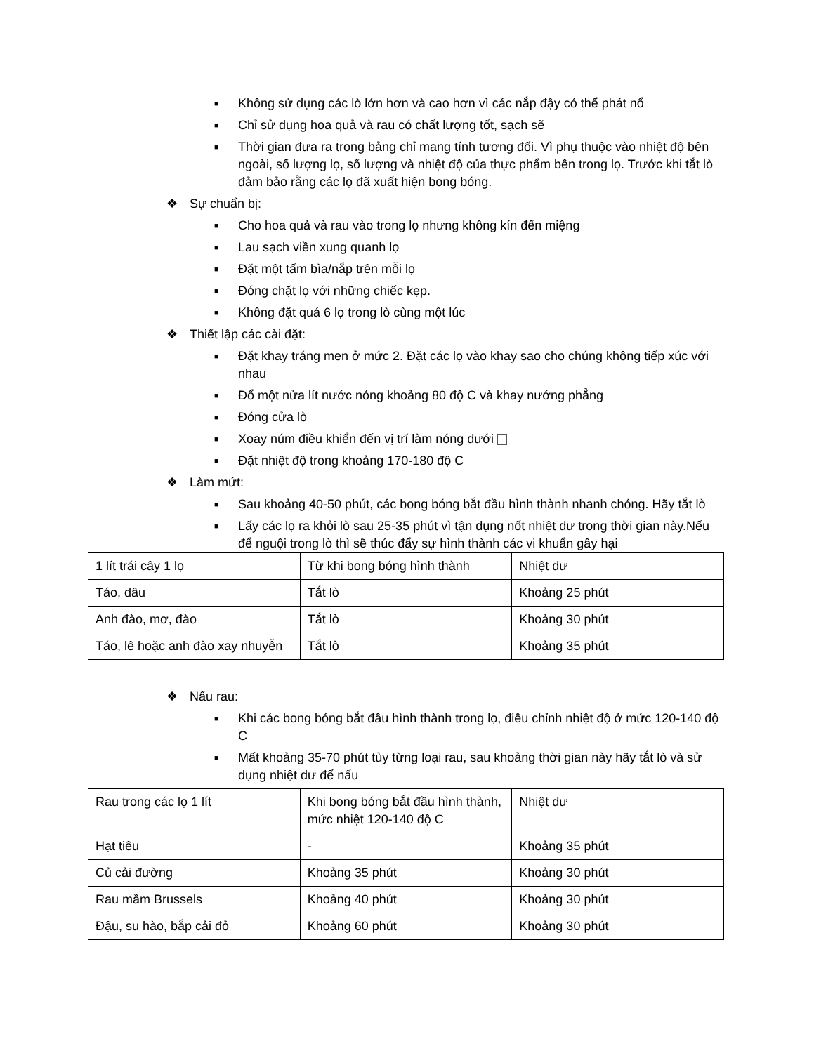■ Không sử dụng các lò lớn hơn và cao hơn vì các nắp đậy có thể phát nổ
■ Chỉ sử dụng hoa quả và rau có chất lượng tốt, sạch sẽ
■ Thời gian đưa ra trong bảng chỉ mang tính tương đối. Vì phụ thuộc vào nhiệt độ bên ngoài, số lượng lọ, số lượng và nhiệt độ của thực phẩm bên trong lọ. Trước khi tắt lò đảm bảo rằng các lọ đã xuất hiện bong bóng.
❖ Sự chuẩn bị:
■ Cho hoa quả và rau vào trong lọ nhưng không kín đến miệng
■ Lau sạch viền xung quanh lọ
■ Đặt một tấm bìa/nắp trên mỗi lọ
■ Đóng chặt lọ với những chiếc kẹp.
■ Không đặt quá 6 lọ trong lò cùng một lúc
❖ Thiết lập các cài đặt:
■ Đặt khay tráng men ở mức 2. Đặt các lọ vào khay sao cho chúng không tiếp xúc với nhau
■ Đổ một nửa lít nước nóng khoảng 80 độ C và khay nướng phẳng
■ Đóng cửa lò
■ Xoay núm điều khiển đến vị trí làm nóng dưới
■ Đặt nhiệt độ trong khoảng 170-180 độ C
❖ Làm mứt:
■ Sau khoảng 40-50 phút, các bong bóng bắt đầu hình thành nhanh chóng. Hãy tắt lò
■ Lấy các lọ ra khỏi lò sau 25-35 phút vì tận dụng nốt nhiệt dư trong thời gian này.Nếu để nguội trong lò thì sẽ thúc đẩy sự hình thành các vi khuẩn gây hại
| 1 lít trái cây 1 lọ | Từ khi bong bóng hình thành | Nhiệt dư |
| Táo, dâu | Tắt lò | Khoảng 25 phút |
| Anh đào, mơ, đào | Tắt lò | Khoảng 30 phút |
| Táo, lê hoặc anh đào xay nhuyễn | Tắt lò | Khoảng 35 phút |
❖ Nấu rau:
■ Khi các bong bóng bắt đầu hình thành trong lọ, điều chỉnh nhiệt độ ở mức 120-140 độ C
■ Mất khoảng 35-70 phút tùy từng loại rau, sau khoảng thời gian này hãy tắt lò và sử dụng nhiệt dư để nấu
| Rau trong các lọ 1 lít | Khi bong bóng bắt đầu hình thành, mức nhiệt 120-140 độ C | Nhiệt dư |
| Hạt tiêu | - | Khoảng 35 phút |
| Củ cải đường | Khoảng 35 phút | Khoảng 30 phút |
| Rau mầm Brussels | Khoảng 40 phút | Khoảng 30 phút |
| Đậu, su hào, bắp cải đỏ | Khoảng 60 phút | Khoảng 30 phút |